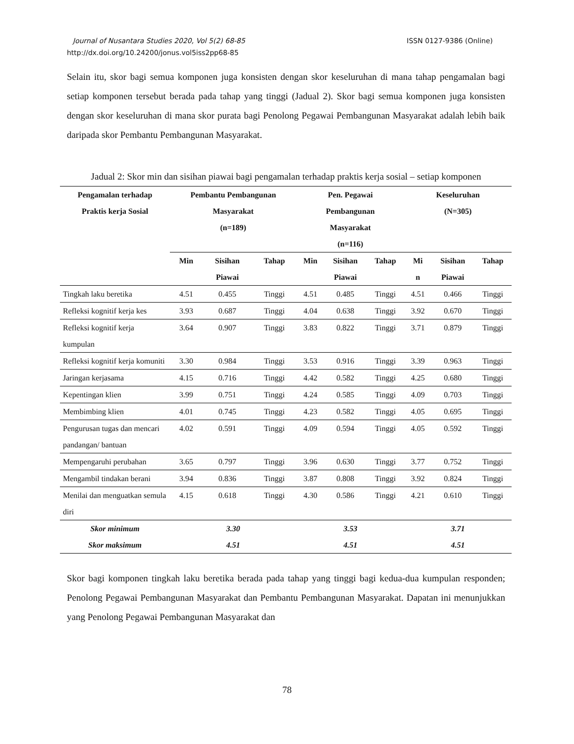ISSN 0127-9386 (Online) Journal of Nusantara Studies 2020, Vol 5(2) 68-85
http://dx.doi.org/10.24200/jonus.vol5iss2pp68-85
Selain itu, skor bagi semua komponen juga konsisten dengan skor keseluruhan di mana tahap pengamalan bagi setiap komponen tersebut berada pada tahap yang tinggi (Jadual 2). Skor bagi semua komponen juga konsisten dengan skor keseluruhan di mana skor purata bagi Penolong Pegawai Pembangunan Masyarakat adalah lebih baik daripada skor Pembantu Pembangunan Masyarakat.
Jadual 2: Skor min dan sisihan piawai bagi pengamalan terhadap praktis kerja sosial – setiap komponen
| Pengamalan terhadap Praktis kerja Sosial | Pembantu Pembangunan Masyarakat (n=189) | | | Pen. Pegawai Pembangunan Masyarakat (n=116) | | | Keseluruhan (N=305) | | |
| --- | --- | --- | --- | --- | --- | --- | --- | --- | --- |
| | Min | Sisihan Piawai | Tahap | Min | Sisihan Piawai | Tahap | Mi n | Sisihan Piawai | Tahap |
| Tingkah laku beretika | 4.51 | 0.455 | Tinggi | 4.51 | 0.485 | Tinggi | 4.51 | 0.466 | Tinggi |
| Refleksi kognitif kerja kes | 3.93 | 0.687 | Tinggi | 4.04 | 0.638 | Tinggi | 3.92 | 0.670 | Tinggi |
| Refleksi kognitif kerja kumpulan | 3.64 | 0.907 | Tinggi | 3.83 | 0.822 | Tinggi | 3.71 | 0.879 | Tinggi |
| Refleksi kognitif kerja komuniti | 3.30 | 0.984 | Tinggi | 3.53 | 0.916 | Tinggi | 3.39 | 0.963 | Tinggi |
| Jaringan kerjasama | 4.15 | 0.716 | Tinggi | 4.42 | 0.582 | Tinggi | 4.25 | 0.680 | Tinggi |
| Kepentingan klien | 3.99 | 0.751 | Tinggi | 4.24 | 0.585 | Tinggi | 4.09 | 0.703 | Tinggi |
| Membimbing klien | 4.01 | 0.745 | Tinggi | 4.23 | 0.582 | Tinggi | 4.05 | 0.695 | Tinggi |
| Pengurusan tugas dan mencari pandangan/ bantuan | 4.02 | 0.591 | Tinggi | 4.09 | 0.594 | Tinggi | 4.05 | 0.592 | Tinggi |
| Mempengaruhi perubahan | 3.65 | 0.797 | Tinggi | 3.96 | 0.630 | Tinggi | 3.77 | 0.752 | Tinggi |
| Mengambil tindakan berani | 3.94 | 0.836 | Tinggi | 3.87 | 0.808 | Tinggi | 3.92 | 0.824 | Tinggi |
| Menilai dan menguatkan semula diri | 4.15 | 0.618 | Tinggi | 4.30 | 0.586 | Tinggi | 4.21 | 0.610 | Tinggi |
| Skor minimum | 3.30 | | | 3.53 | | | 3.71 | | |
| Skor maksimum | 4.51 | | | 4.51 | | | 4.51 | | |
Skor bagi komponen tingkah laku beretika berada pada tahap yang tinggi bagi kedua-dua kumpulan responden; Penolong Pegawai Pembangunan Masyarakat dan Pembantu Pembangunan Masyarakat. Dapatan ini menunjukkan yang Penolong Pegawai Pembangunan Masyarakat dan
78